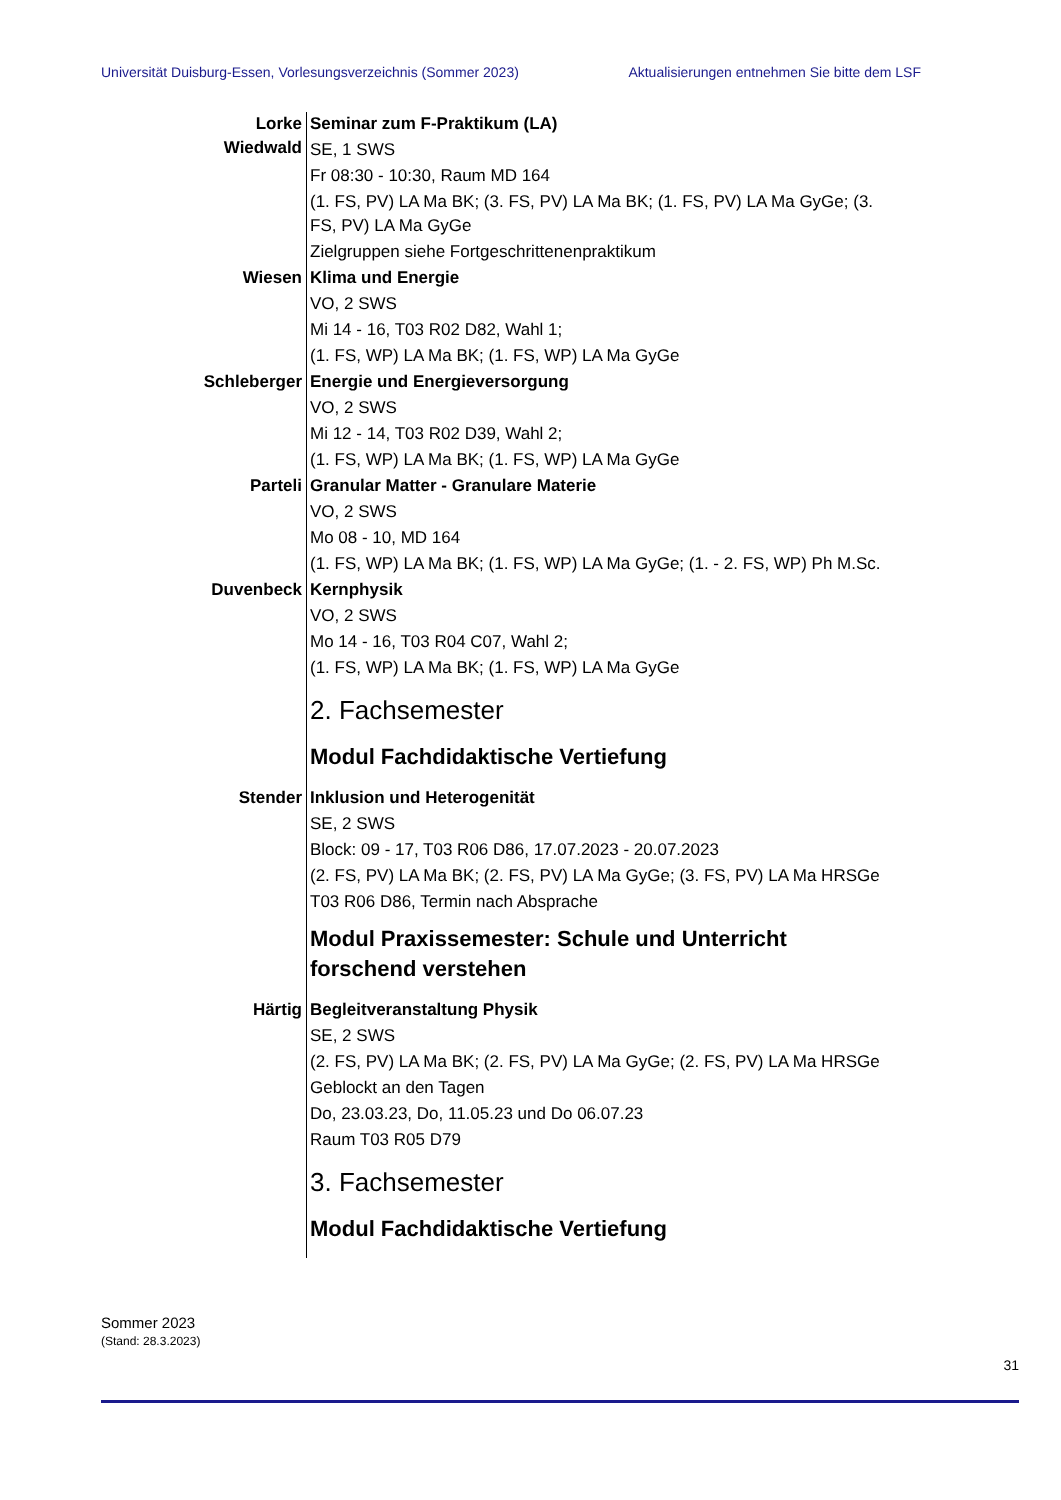Universität Duisburg-Essen, Vorlesungsverzeichnis (Sommer 2023) Aktualisierungen entnehmen Sie bitte dem LSF
Lorke
Wiedwald
Seminar zum F-Praktikum (LA)
SE, 1 SWS
Fr 08:30 - 10:30, Raum MD 164
(1. FS, PV) LA Ma BK; (3. FS, PV) LA Ma BK; (1. FS, PV) LA Ma GyGe; (3. FS, PV) LA Ma GyGe
Zielgruppen siehe Fortgeschrittenenpraktikum
Wiesen Klima und Energie
VO, 2 SWS
Mi 14 - 16, T03 R02 D82, Wahl 1;
(1. FS, WP) LA Ma BK; (1. FS, WP) LA Ma GyGe
Schleberger Energie und Energieversorgung
VO, 2 SWS
Mi 12 - 14, T03 R02 D39, Wahl 2;
(1. FS, WP) LA Ma BK; (1. FS, WP) LA Ma GyGe
Parteli Granular Matter - Granulare Materie
VO, 2 SWS
Mo 08 - 10, MD 164
(1. FS, WP) LA Ma BK; (1. FS, WP) LA Ma GyGe; (1. - 2. FS, WP) Ph M.Sc.
Duvenbeck Kernphysik
VO, 2 SWS
Mo 14 - 16, T03 R04 C07, Wahl 2;
(1. FS, WP) LA Ma BK; (1. FS, WP) LA Ma GyGe
2. Fachsemester
Modul Fachdidaktische Vertiefung
Stender Inklusion und Heterogenität
SE, 2 SWS
Block: 09 - 17, T03 R06 D86, 17.07.2023 - 20.07.2023
(2. FS, PV) LA Ma BK; (2. FS, PV) LA Ma GyGe; (3. FS, PV) LA Ma HRSGe
T03 R06 D86, Termin nach Absprache
Modul Praxissemester: Schule und Unterricht forschend verstehen
Härtig Begleitveranstaltung Physik
SE, 2 SWS
(2. FS, PV) LA Ma BK; (2. FS, PV) LA Ma GyGe; (2. FS, PV) LA Ma HRSGe
Geblockt an den Tagen
Do, 23.03.23, Do, 11.05.23 und Do 06.07.23
Raum T03 R05 D79
3. Fachsemester
Modul Fachdidaktische Vertiefung
Sommer 2023
(Stand: 28.3.2023)
31